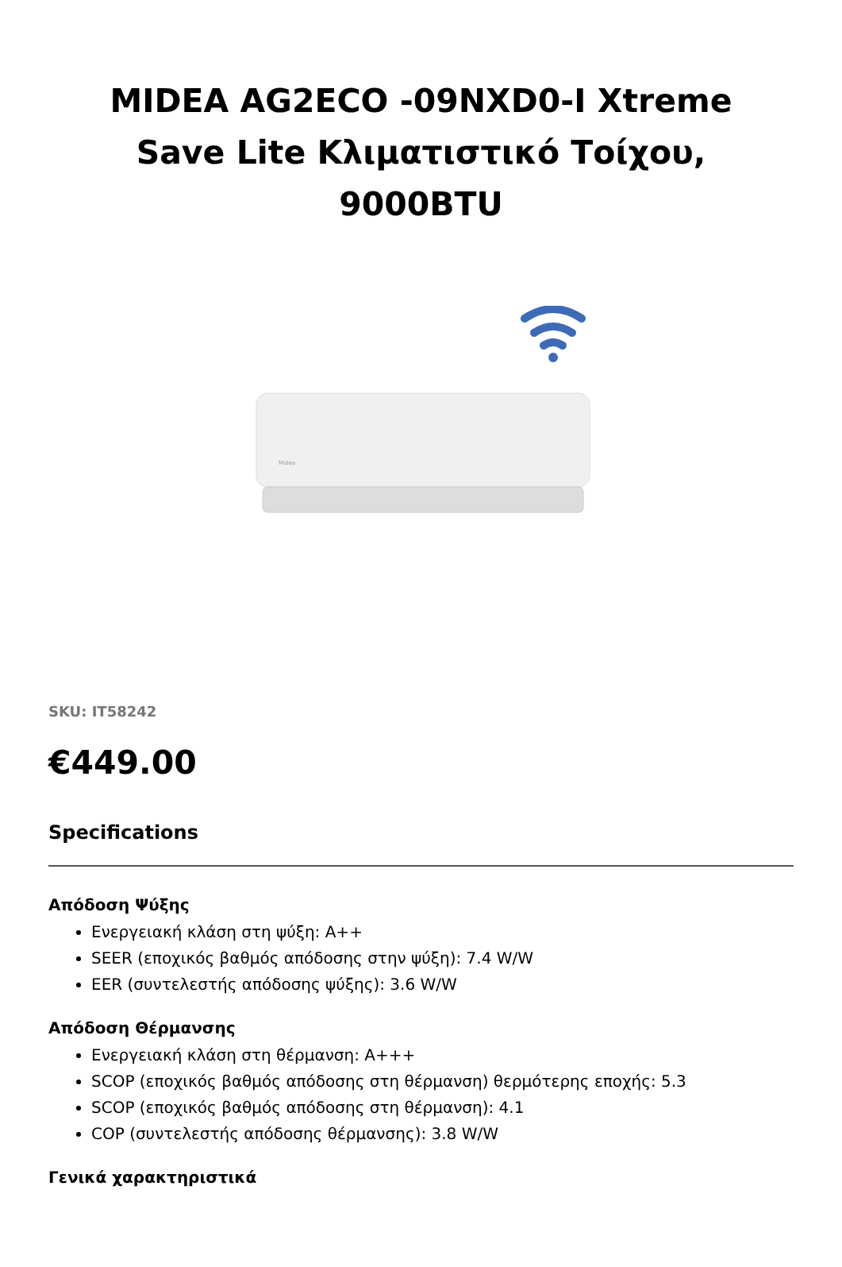MIDEA AG2ECO -09NXD0-I Xtreme Save Lite Κλιματιστικό Τοίχου, 9000BTU
Midea
SKU: IT58242
€449.00
Specifications
Απόδοση Ψύξης
Ενεργειακή κλάση στη ψύξη: A++
SEER (εποχικός βαθμός απόδοσης στην ψύξη): 7.4 W/W
EER (συντελεστής απόδοσης ψύξης): 3.6 W/W
Απόδοση Θέρμανσης
Ενεργειακή κλάση στη θέρμανση: A+++
SCOP (εποχικός βαθμός απόδοσης στη θέρμανση) θερμότερης εποχής: 5.3
SCOP (εποχικός βαθμός απόδοσης στη θέρμανση): 4.1
COP (συντελεστής απόδοσης θέρμανσης): 3.8 W/W
Γενικά χαρακτηριστικά